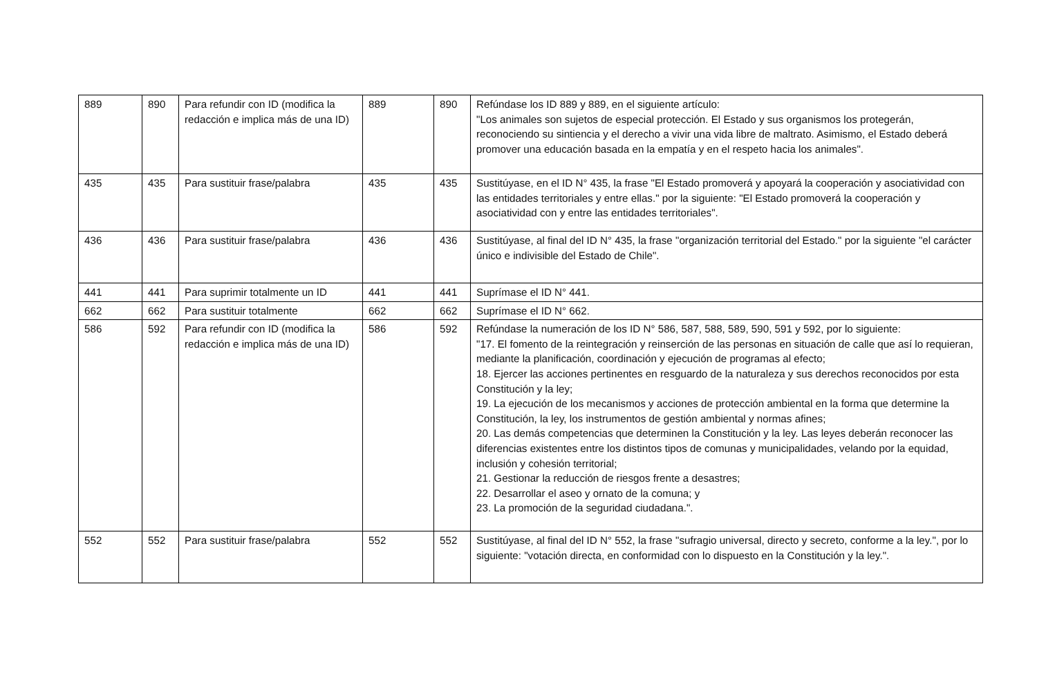| 889 | 890 | Para refundir con ID (modifica la redacción e implica más de una ID) | 889 | 890 | Refúndase los ID 889 y 889, en el siguiente artículo: "Los animales son sujetos de especial protección. El Estado y sus organismos los protegerán, reconociendo su sintiencia y el derecho a vivir una vida libre de maltrato. Asimismo, el Estado deberá promover una educación basada en la empatía y en el respeto hacia los animales". |
| 435 | 435 | Para sustituir frase/palabra | 435 | 435 | Sustitúyase, en el ID N° 435, la frase "El Estado promoverá y apoyará la cooperación y asociatividad con las entidades territoriales y entre ellas." por la siguiente: "El Estado promoverá la cooperación y asociatividad con y entre las entidades territoriales". |
| 436 | 436 | Para sustituir frase/palabra | 436 | 436 | Sustitúyase, al final del ID N° 435, la frase "organización territorial del Estado." por la siguiente "el carácter único e indivisible del Estado de Chile". |
| 441 | 441 | Para suprimir totalmente un ID | 441 | 441 | Suprímase el ID N° 441. |
| 662 | 662 | Para sustituir totalmente | 662 | 662 | Suprímase el ID N° 662. |
| 586 | 592 | Para refundir con ID (modifica la redacción e implica más de una ID) | 586 | 592 | Refúndase la numeración de los ID N° 586, 587, 588, 589, 590, 591 y 592, por lo siguiente: "17. El fomento de la reintegración y reinserción de las personas en situación de calle que así lo requieran, mediante la planificación, coordinación y ejecución de programas al efecto; 18. Ejercer las acciones pertinentes en resguardo de la naturaleza y sus derechos reconocidos por esta Constitución y la ley; 19. La ejecución de los mecanismos y acciones de protección ambiental en la forma que determine la Constitución, la ley, los instrumentos de gestión ambiental y normas afines; 20. Las demás competencias que determinen la Constitución y la ley. Las leyes deberán reconocer las diferencias existentes entre los distintos tipos de comunas y municipalidades, velando por la equidad, inclusión y cohesión territorial; 21. Gestionar la reducción de riesgos frente a desastres; 22. Desarrollar el aseo y ornato de la comuna; y 23. La promoción de la seguridad ciudadana.". |
| 552 | 552 | Para sustituir frase/palabra | 552 | 552 | Sustitúyase, al final del ID N° 552, la frase "sufragio universal, directo y secreto, conforme a la ley.", por lo siguiente: "votación directa, en conformidad con lo dispuesto en la Constitución y la ley.". |